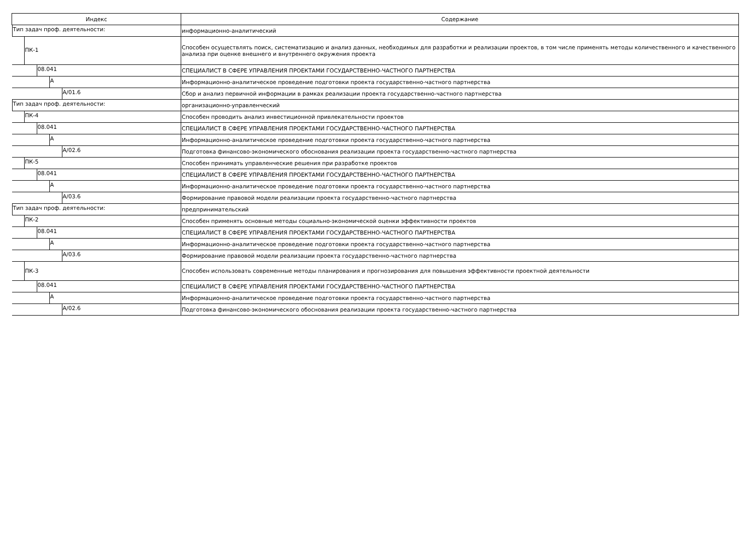| Индекс | Содержание |
| --- | --- |
| Тип задач проф. деятельности: | информационно-аналитический |
| ПК-1 | Способен осуществлять поиск, систематизацию и анализ данных, необходимых для разработки и реализации проектов, в том числе применять методы количественного и качественного анализа при оценке внешнего и внутреннего окружения проекта |
| 08.041 | СПЕЦИАЛИСТ В СФЕРЕ УПРАВЛЕНИЯ ПРОЕКТАМИ ГОСУДАРСТВЕННО-ЧАСТНОГО ПАРТНЕРСТВА |
| A | Информационно-аналитическое проведение подготовки проекта государственно-частного партнерства |
| A/01.6 | Сбор и анализ первичной информации в рамках реализации проекта государственно-частного партнерства |
| Тип задач проф. деятельности: | организационно-управленческий |
| ПК-4 | Способен проводить анализ инвестиционной привлекательности проектов |
| 08.041 | СПЕЦИАЛИСТ В СФЕРЕ УПРАВЛЕНИЯ ПРОЕКТАМИ ГОСУДАРСТВЕННО-ЧАСТНОГО ПАРТНЕРСТВА |
| A | Информационно-аналитическое проведение подготовки проекта государственно-частного партнерства |
| A/02.6 | Подготовка финансово-экономического обоснования реализации проекта государственно-частного партнерства |
| ПК-5 | Способен принимать управленческие решения при разработке проектов |
| 08.041 | СПЕЦИАЛИСТ В СФЕРЕ УПРАВЛЕНИЯ ПРОЕКТАМИ ГОСУДАРСТВЕННО-ЧАСТНОГО ПАРТНЕРСТВА |
| A | Информационно-аналитическое проведение подготовки проекта государственно-частного партнерства |
| A/03.6 | Формирование правовой модели реализации проекта государственно-частного партнерства |
| Тип задач проф. деятельности: | предпринимательский |
| ПК-2 | Способен применять основные методы социально-экономической оценки эффективности проектов |
| 08.041 | СПЕЦИАЛИСТ В СФЕРЕ УПРАВЛЕНИЯ ПРОЕКТАМИ ГОСУДАРСТВЕННО-ЧАСТНОГО ПАРТНЕРСТВА |
| A | Информационно-аналитическое проведение подготовки проекта государственно-частного партнерства |
| A/03.6 | Формирование правовой модели реализации проекта государственно-частного партнерства |
| ПК-3 | Способен использовать современные методы планирования и прогнозирования для повышения эффективности проектной деятельности |
| 08.041 | СПЕЦИАЛИСТ В СФЕРЕ УПРАВЛЕНИЯ ПРОЕКТАМИ ГОСУДАРСТВЕННО-ЧАСТНОГО ПАРТНЕРСТВА |
| A | Информационно-аналитическое проведение подготовки проекта государственно-частного партнерства |
| A/02.6 | Подготовка финансово-экономического обоснования реализации проекта государственно-частного партнерства |